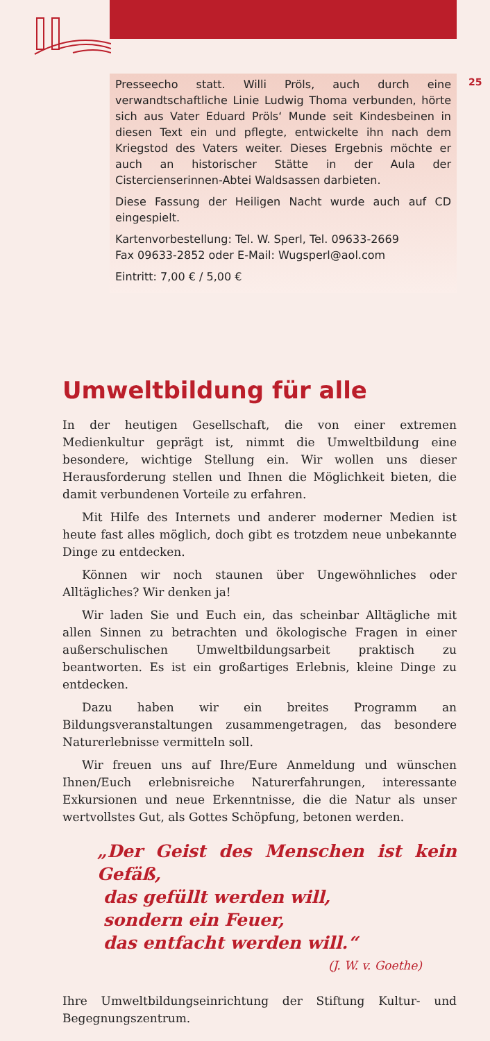25
Presseecho statt. Willi Pröls, auch durch eine verwandtschaftliche Linie Ludwig Thoma verbunden, hörte sich aus Vater Eduard Pröls‘ Munde seit Kindesbeinen in diesen Text ein und pflegte, entwickelte ihn nach dem Kriegstod des Vaters weiter. Dieses Ergebnis möchte er auch an historischer Stätte in der Aula der Cistercienserinnen-Abtei Waldsassen darbieten.
Diese Fassung der Heiligen Nacht wurde auch auf CD eingespielt.
Kartenvorbestellung: Tel. W. Sperl, Tel. 09633-2669
Fax 09633-2852 oder E-Mail: Wugsperl@aol.com
Eintritt: 7,00 € / 5,00 €
Umweltbildung für alle
In der heutigen Gesellschaft, die von einer extremen Medienkultur geprägt ist, nimmt die Umweltbildung eine besondere, wichtige Stellung ein. Wir wollen uns dieser Herausforderung stellen und Ihnen die Möglichkeit bieten, die damit verbundenen Vorteile zu erfahren.
Mit Hilfe des Internets und anderer moderner Medien ist heute fast alles möglich, doch gibt es trotzdem neue unbekannte Dinge zu entdecken.
Können wir noch staunen über Ungewöhnliches oder Alltägliches? Wir denken ja!
Wir laden Sie und Euch ein, das scheinbar Alltägliche mit allen Sinnen zu betrachten und ökologische Fragen in einer außerschulischen Umweltbildungsarbeit praktisch zu beantworten. Es ist ein großartiges Erlebnis, kleine Dinge zu entdecken.
Dazu haben wir ein breites Programm an Bildungsveranstaltungen zusammengetragen, das besondere Naturerlebnisse vermitteln soll.
Wir freuen uns auf Ihre/Eure Anmeldung und wünschen Ihnen/Euch erlebnisreiche Naturerfahrungen, interessante Exkursionen und neue Erkenntnisse, die die Natur als unser wertvollstes Gut, als Gottes Schöpfung, betonen werden.
„Der Geist des Menschen ist kein Gefäß,
das gefüllt werden will,
sondern ein Feuer,
das entfacht werden will.“
(J. W. v. Goethe)
Ihre Umweltbildungseinrichtung der Stiftung Kultur- und Begegnungszentrum.